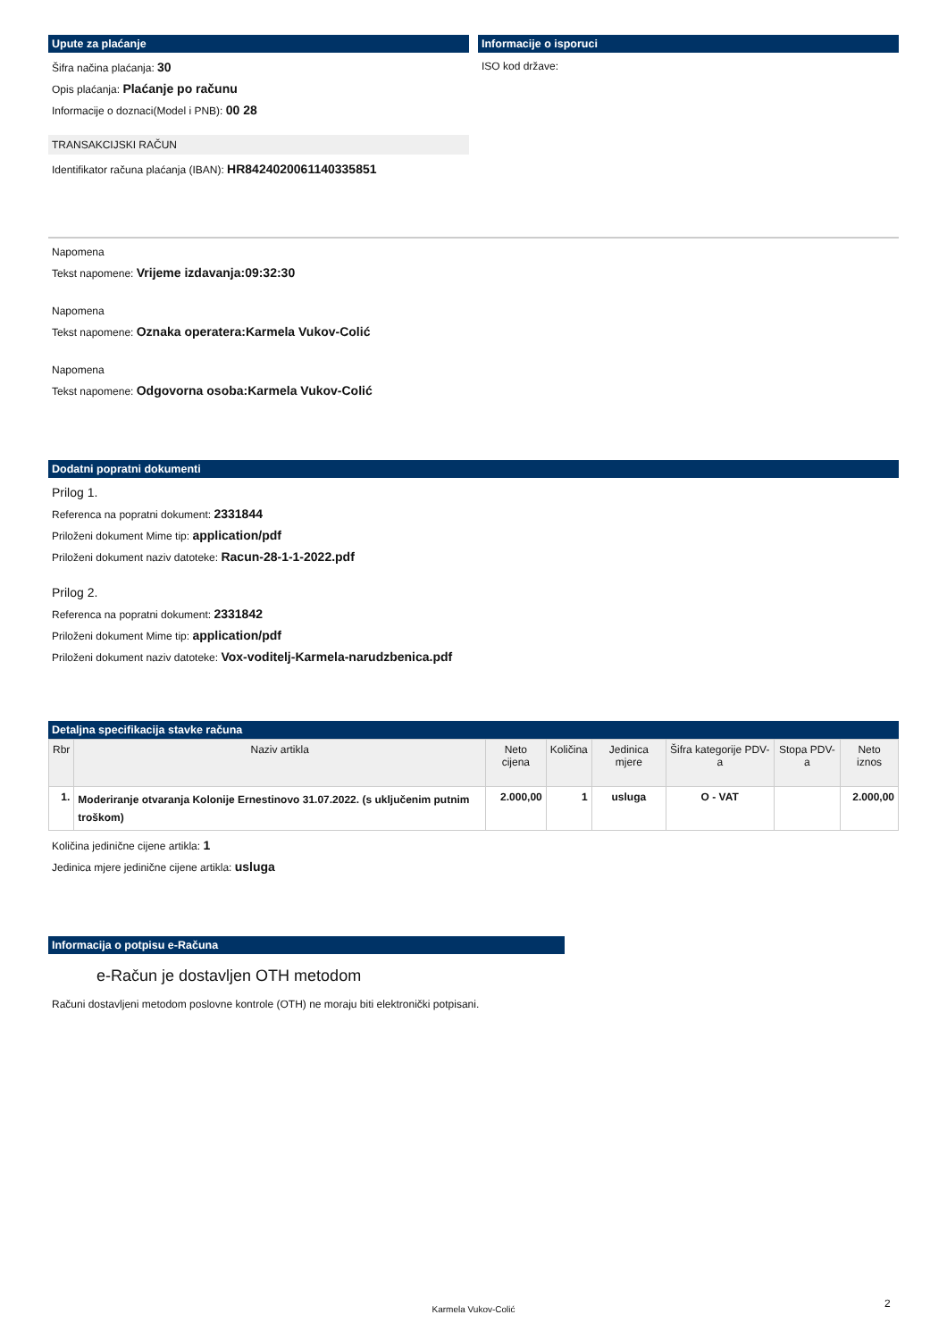Upute za plaćanje
Šifra načina plaćanja: 30
Opis plaćanja: Plaćanje po računu
Informacije o doznaci(Model i PNB): 00 28
TRANSAKCIJSKI RAČUN
Identifikator računa plaćanja (IBAN): HR8424020061140335851
Informacije o isporuci
ISO kod države:
Napomena
Tekst napomene: Vrijeme izdavanja:09:32:30
Napomena
Tekst napomene: Oznaka operatera:Karmela Vukov-Colić
Napomena
Tekst napomene: Odgovorna osoba:Karmela Vukov-Colić
Dodatni popratni dokumenti
Prilog 1.
Referenca na popratni dokument: 2331844
Priloženi dokument Mime tip: application/pdf
Priloženi dokument naziv datoteke: Racun-28-1-1-2022.pdf
Prilog 2.
Referenca na popratni dokument: 2331842
Priloženi dokument Mime tip: application/pdf
Priloženi dokument naziv datoteke: Vox-voditelj-Karmela-narudzbenica.pdf
Detaljna specifikacija stavke računa
| Rbr | Naziv artikla | Neto cijena | Količina | Jedinica mjere | Šifra kategorije PDV-a | Stopa PDV-a | Neto iznos |
| --- | --- | --- | --- | --- | --- | --- | --- |
| 1. | Moderiranje otvaranja Kolonije Ernestinovo 31.07.2022. (s uključenim putnim troškom) | 2.000,00 | 1 | usluga | O - VAT | | 2.000,00 |
Količina jedinične cijene artikla: 1
Jedinica mjere jedinične cijene artikla: usluga
Informacija o potpisu e-Računa
e-Račun je dostavljen OTH metodom
Računi dostavljeni metodom poslovne kontrole (OTH) ne moraju biti elektronički potpisani.
Karmela Vukov-Colić 2